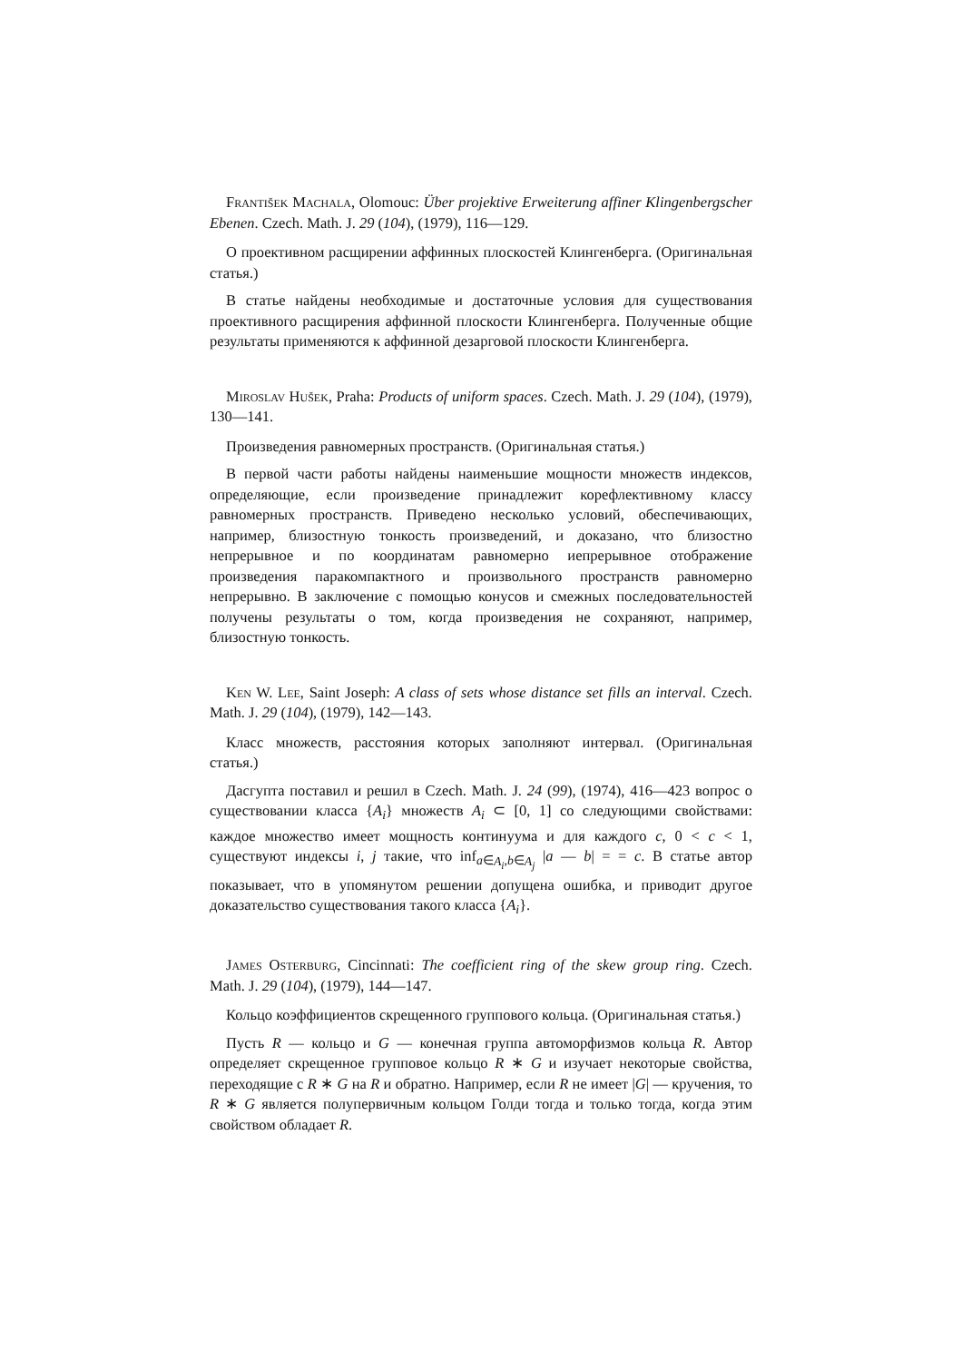František Machala, Olomouc: Über projektive Erweiterung affiner Klingenbergscher Ebenen. Czech. Math. J. 29 (104), (1979), 116—129.
О проективном расщирении аффинных плоскостей Клингенберга. (Оригинальная статья.)
В статье найдены необходимые и достаточные условия для существования проективного расщирения аффинной плоскости Клингенберга. Полученные общие результаты применяются к аффинной дезарговой плоскости Клингенберга.
Miroslav Hušek, Praha: Products of uniform spaces. Czech. Math. J. 29 (104), (1979), 130—141.
Произведения равномерных пространств. (Оригинальная статья.)
В первой части работы найдены наименьшие мощности множеств индексов, определяющие, если произведение принадлежит корефлективному классу равномерных пространств. Приведено несколько условий, обеспечивающих, например, близостную тонкость произведений, и доказано, что близостно непрерывное и по координатам равномерно иепрерывное отображение произведения паракомпактного и произвольного пространств равномерно непрерывно. В заключение с помощью конусов и смежных последовательностей получены результаты о том, когда произведения не сохраняют, например, близостную тонкость.
Ken W. Lee, Saint Joseph: A class of sets whose distance set fills an interval. Czech. Math. J. 29 (104), (1979), 142—143.
Класс множеств, расстояния которых заполняют интервал. (Оригинальная статья.)
Дасгупта поставил и решил в Czech. Math. J. 24 (99), (1974), 416—423 вопрос о существовании класса {A<sub>i</sub>} множеств A<sub>i</sub> ⊂ [0, 1] со следующими свойствами: каждое множество имеет мощность континуума и для каждого c, 0 < c < 1, существуют индексы i, j такие, что inf<sub>a∈A<sub>i</sub>,b∈A<sub>j</sub></sub> |a — b| = = c. В статье автор показывает, что в упомянутом решении допущена ошибка, и приводит другое доказательство существования такого класса {A<sub>i</sub>}.
James Osterburg, Cincinnati: The coefficient ring of the skew group ring. Czech. Math. J. 29 (104), (1979), 144—147.
Кольцо коэффициентов скрещенного группового кольца. (Оригинальная статья.)
Пусть R — кольцо и G — конечная группа автоморфизмов кольца R. Автор определяет скрещенное групповое кольцо R ∗ G и изучает некоторые свойства, переходящие с R ∗ G на R и обратно. Например, если R не имеет |G| — кручения, то R ∗ G является полупервичным кольцом Голди тогда и только тогда, когда этим свойством обладает R.